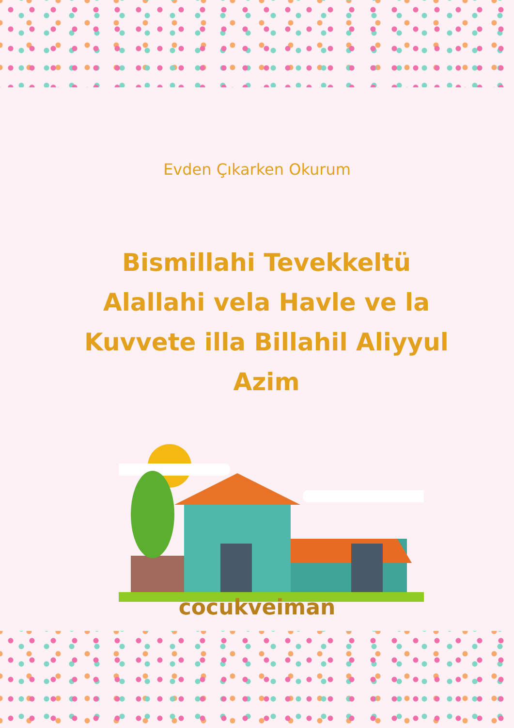Evden Çıkarken Okurum
Bismillahi Tevekkeltü Alallahi vela Havle ve la Kuvvete illa Billahil Aliyyul Azim
cocukveiman